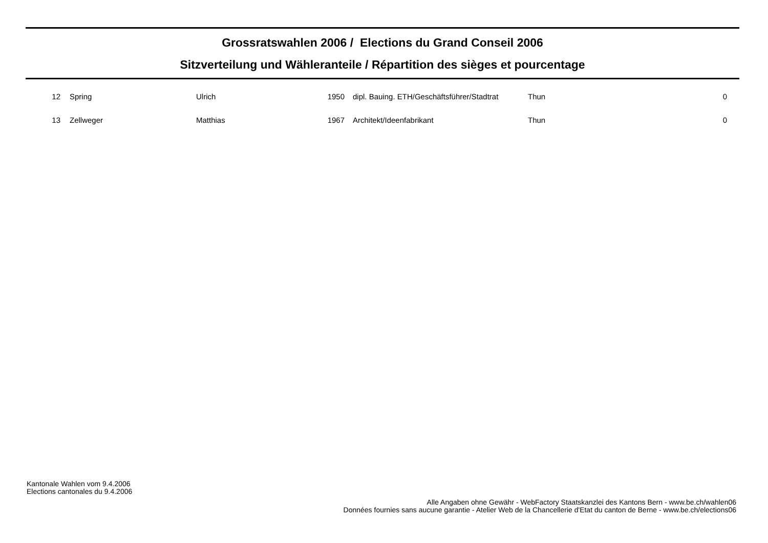Grossratswahlen 2006 / Elections du Grand Conseil 2006
Sitzverteilung und Wähleranteile / Répartition des sièges et pourcentage
| 12 | | Spring | Ulrich | 1950 | | dipl. Bauing. ETH/Geschäftsführer/Stadtrat | Thun | 0 |
| 13 | | Zellweger | Matthias | 1967 | | Architekt/Ideenfabrikant | Thun | 0 |
Kantonale Wahlen vom 9.4.2006
Elections cantonales du 9.4.2006
Alle Angaben ohne Gewähr - WebFactory Staatskanzlei des Kantons Bern - www.be.ch/wahlen06
Données fournies sans aucune garantie - Atelier Web de la Chancellerie d'Etat du canton de Berne - www.be.ch/elections06